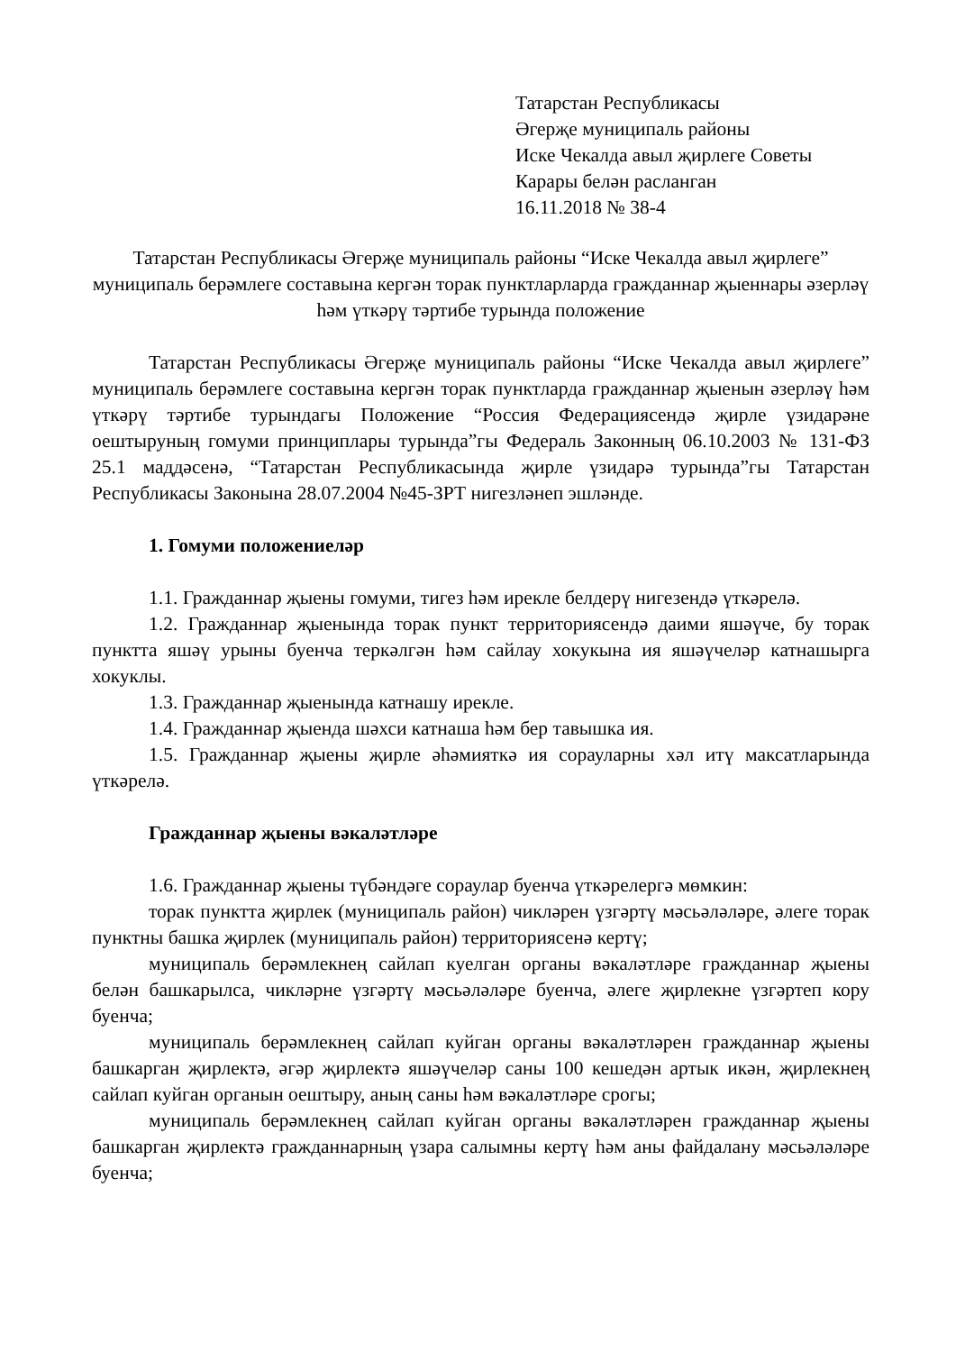Татарстан Республикасы
Әгерҗе муниципаль районы
Иске Чекалда авыл җирлеге Советы
Карары белән расланган
16.11.2018 № 38-4
Татарстан Республикасы Әгерҗе муниципаль районы “Иске Чекалда авыл җирлеге” муниципаль берәмлеге составына кергән торак пунктларларда гражданнар җыеннары әзерләү һәм үткәрү тәртибе турында положение
Татарстан Республикасы Әгерҗе муниципаль районы “Иске Чекалда авыл җирлеге” муниципаль берәмлеге составына кергән торак пунктларда гражданнар җыенын әзерләү һәм үткәрү тәртибе турындагы Положение “Россия Федерациясендә җирле үзидарәне оештыруның гомуми принциплары турында”гы Федераль Законның 06.10.2003 № 131-ФЗ 25.1 маддәсенә, “Татарстан Республикасында җирле үзидарә турында”гы Татарстан Республикасы Законына 28.07.2004 №45-ЗРТ нигезләнеп эшләнде.
1. Гомуми положениеләр
1.1. Гражданнар җыены гомуми, тигез һәм ирекле белдерү нигезендә үткәрелә.
1.2. Гражданнар җыенында торак пункт территориясендә даими яшәүче, бу торак пунктта яшәү урыны буенча теркәлгән һәм сайлау хокукына ия яшәүчеләр катнашырга хокуклы.
1.3. Гражданнар җыенында катнашу ирекле.
1.4. Гражданнар җыенда шәхси катнаша һәм бер тавышка ия.
1.5. Гражданнар җыены җирле әһәмияткә ия сорауларны хәл итү максатларында үткәрелә.
Гражданнар җыены вәкаләтләре
1.6. Гражданнар җыены түбәндәге сораулар буенча үткәрелергә мөмкин:
торак пунктта җирлек (муниципаль район) чикләрен үзгәртү мәсьәләләре, әлеге торак пунктны башка җирлек (муниципаль район) территориясенә кертү;
муниципаль берәмлекнең сайлап куелган органы вәкаләтләре гражданнар җыены белән башкарылса, чикләрне үзгәртү мәсьәләләре буенча, әлеге җирлекне үзгәртеп кору буенча;
муниципаль берәмлекнең сайлап куйган органы вәкаләтләрен гражданнар җыены башкарган җирлектә, әгәр җирлектә яшәүчеләр саны 100 кешедән артык икән, җирлекнең сайлап куйган органын оештыру, аның саны һәм вәкаләтләре срогы;
муниципаль берәмлекнең сайлап куйган органы вәкаләтләрен гражданнар җыены башкарган җирлектә гражданнарның үзара салымны кертү һәм аны файдалану мәсьәләләре буенча;